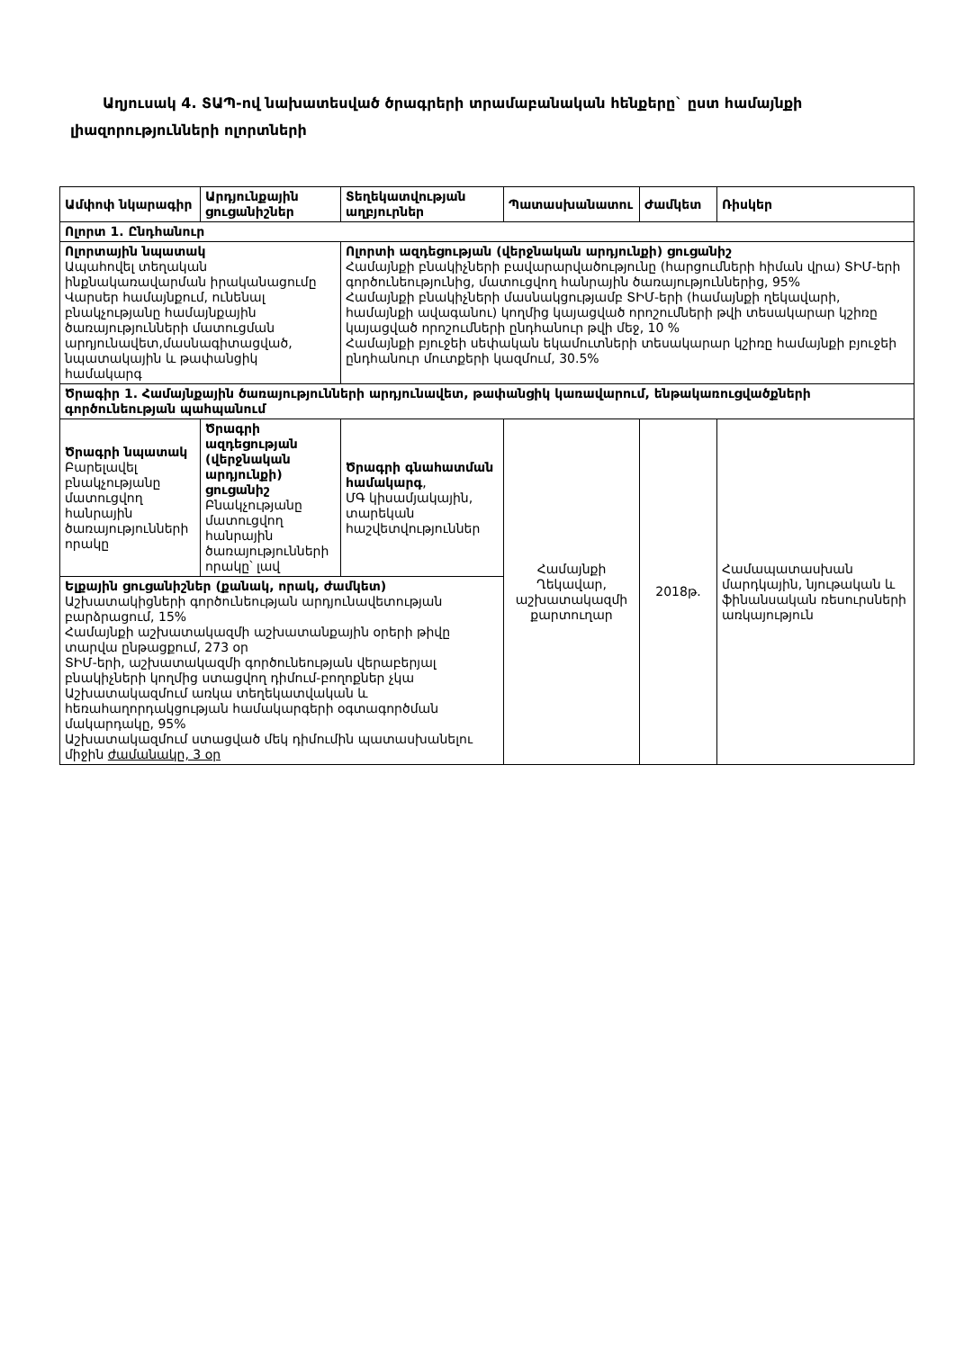Աղյուսակ 4. ՏԱՊ-ով նախատեսված ծրագրերի տրամաբանական հենքերը` ըստ համայնքի լիազորությունների ոլորտների
| Ամփոփ նկարագիր | Արդյունքային ցուցանիշներ | Տեղեկատվության աղբյուրներ | Պատասխանատու | Ժամկետ | Ռիսկեր |
| --- | --- | --- | --- | --- | --- |
| Ոլորտ 1. Ընդհանուր | | | | | |
| Ոլորտային նպատակ Ապահովել տեղական ինքնակառավարման իրականացումը Վարսեր համայնքում, ունենալ բնակչությանը համայնքային ծառայությունների մատուցման արդյունավետ,մասնագիտացված, նպատակային և թափանցիկ համակարգ | | Ոլորտի ազդեցության (վերջնական արդյունքի) ցուցանիշ Համայնքի բնակիչների բավարարվածությունը (հարցումների հիման վրա) ՏԻՄ-երի գործունեությունից, մատուցվող հանրային ծառայություններից, 95% Համայնքի բնակիչների մասնակցությամբ ՏԻՄ-երի (համայնքի ղեկավարի, համայնքի ավագանու) կողմից կայացված որոշումների թվի տեսակարար կշիռը կայացված որոշումների ընդհանուր թվի մեջ, 10 % Համայնքի բյուջեի սեփական եկամուտների տեսակարար կշիռը համայնքի բյուջեի ընդհանուր մուտքերի կազմում, 30.5% | | | |
| Ծրագիր 1. Համայնքային ծառայությունների արդյունավետ, թափանցիկ կառավարում, ենթակառուցվածքների գործունեության պահպանում | | | | | |
| Ծրագրի նպատակ Բարելավել բնակչությանը մատուցվող հանրային ծառայությունների որակը | Ծրագրի ազդեցության (վերջնական արդյունքի) ցուցանիշ Բնակչությանը մատուցվող հանրային ծառայությունների որակը՝ լավ | Ծրագրի գնահատման համակարգ , ՄԳ կիսամյակային, տարեկան հաշվետվություններ | Համայնքի Ղեկավար, աշխատակազմի քարտուղար | 2018թ. | Համապատասխան մարդկային, նյութական և ֆինանսական ռեսուրսների առկայություն |
| Ելքային ցուցանիշներ (քանակ, որակ, ժամկետ) Աշխատակիցների գործունեության արդյունավետության բարձրացում, 15% Համայնքի աշխատակազմի աշխատանքային օրերի թիվը տարվա ընթացքում, 273 օր ՏԻՄ-երի, աշխատակազմի գործունեության վերաբերյալ բնակիչների կողմից ստացվող դիմում-բողոքներ չկա Աշխատակազմում առկա տեղեկատվական և հեռահաղորդակցության համակարգերի օգտագործման մակարդակը, 95% Աշխատակազմում ստացված մեկ դիմումին պատասխանելու միջին ժամանակը, 3 օր | | | | | |